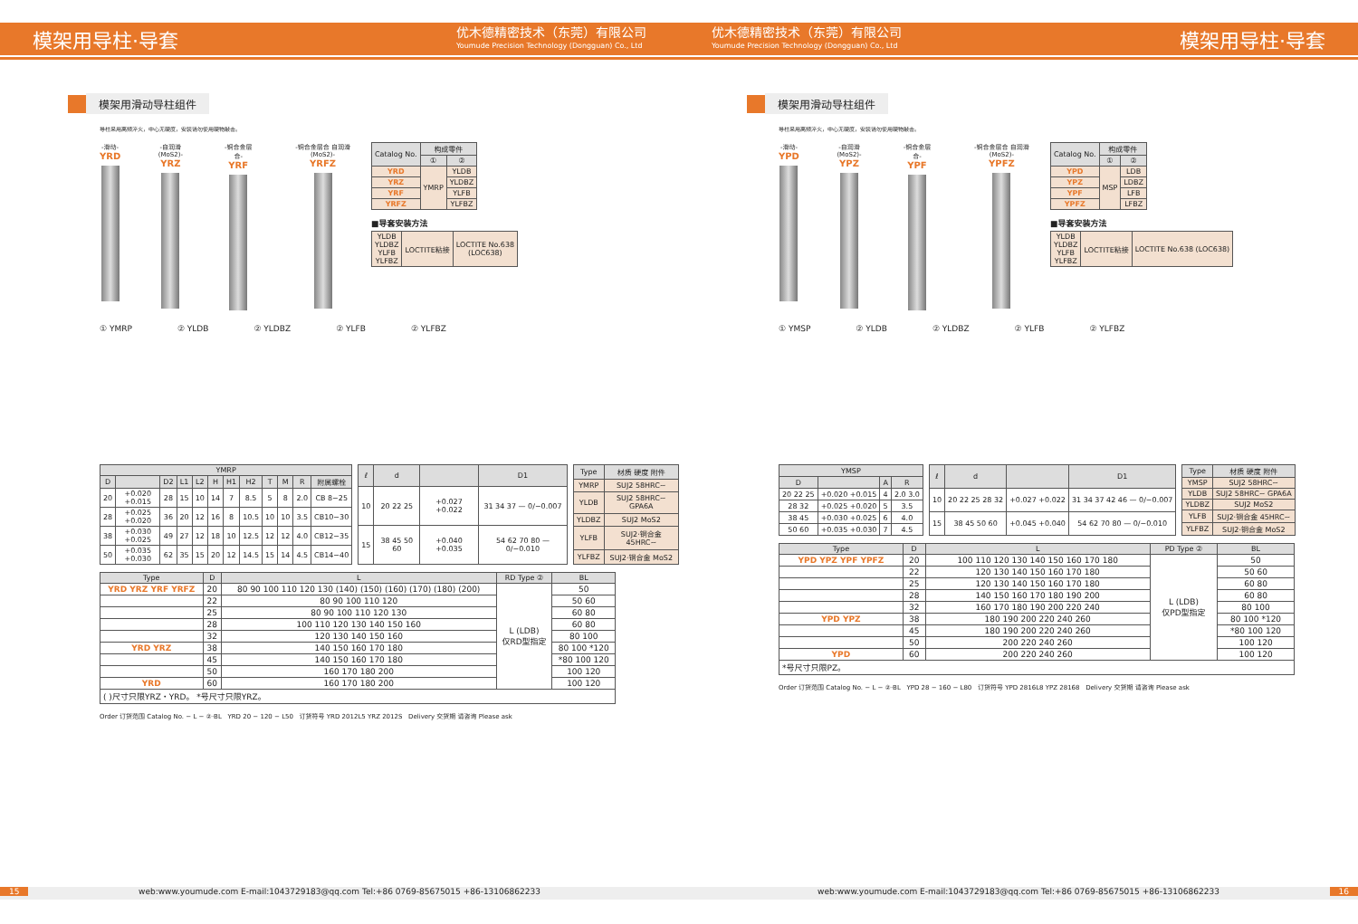模架用导柱·导套
优木德精密技术（东莞）有限公司
Youmude Precision Technology (Dongguan) Co., Ltd
模架用滑动导柱组件
导柱采用高频淬火，中心无硬度，安装请勿使用硬物敲击。
-滑动-
YRD
-自润滑(MoS2)-
YRZ
-铜合金层合-
YRF
-铜合金层合 自润滑(MoS2)-
YRFZ
| Catalog No. | 构成零件 | |
| --- | --- | --- |
| | ① | ② |
| YRD | YMRP | YLDB |
| YRZ | | YLDBZ |
| YRF | | YLFB |
| YRFZ | | YLFBZ |
■导套安装方法
| YLDB YLDBZ YLFB YLFBZ | LOCTITE粘接 | LOCTITE No.638 (LOC638) |
① YMRP ② YLDB ② YLDBZ ② YLFB ② YLFBZ
| YMRP | | | | | | | | | | | |
| --- | --- | --- | --- | --- | --- | --- | --- | --- | --- | --- | --- |
| D | | D2 | L1 | L2 | H | H1 | H2 | T | M | R | 附属螺栓 |
| 20 | +0.020 +0.015 | 28 | 15 | 10 | 14 | 7 | 8.5 | 5 | 8 | 2.0 | CB 8−25 |
| 28 | +0.025 +0.020 | 36 | 20 | 12 | 16 | 8 | 10.5 | 10 | 10 | 3.5 | CB10−30 |
| 38 | +0.030 +0.025 | 49 | 27 | 12 | 18 | 10 | 12.5 | 12 | 12 | 4.0 | CB12−35 |
| 50 | +0.035 +0.030 | 62 | 35 | 15 | 20 | 12 | 14.5 | 15 | 14 | 4.5 | CB14−40 |
| ℓ | d | | D1 |
| --- | --- | --- | --- |
| 10 | 20 22 25 | +0.027 +0.022 | 31 34 37 — 0/−0.007 |
| 15 | 38 45 50 60 | +0.040 +0.035 | 54 62 70 80 — 0/−0.010 |
| Type | 材质 硬度 附件 |
| --- | --- |
| YMRP | SUJ2 58HRC~ |
| YLDB | SUJ2 58HRC~ GPA6A |
| YLDBZ | SUJ2 MoS2 |
| YLFB | SUJ2·铜合金 45HRC~ |
| YLFBZ | SUJ2·铜合金 MoS2 |
| Type | D | L | RD Type ② | BL |
| --- | --- | --- | --- | --- |
| YRD YRZ YRF YRFZ | 20 | 80 90 100 110 120 130 (140) (150) (160) (170) (180) (200) | L (LDB) 仅RD型指定 | 50 |
| | 22 | 80 90 100 110 120 | | 50 60 |
| | 25 | 80 90 100 110 120 130 | | 60 80 |
| | 28 | 100 110 120 130 140 150 160 | | 60 80 |
| | 32 | 120 130 140 150 160 | | 80 100 |
| YRD YRZ | 38 | 140 150 160 170 180 | | 80 100 *120 |
| | 45 | 140 150 160 170 180 | | *80 100 120 |
| | 50 | 160 170 180 200 | | 100 120 |
| YRD | 60 | 160 170 180 200 | | 100 120 |
| ( )尺寸只限YRZ・YRD。 *号尺寸只限YRZ。 | | | | |
Order 订货范围 Catalog No. − L − ②·BL YRD 20 − 120 − L50 订货符号 YRD 2012L5 YRZ 2012S Delivery 交货期 请咨询 Please ask
15 web:www.youmude.com E-mail:1043729183@qq.com Tel:+86 0769-85675015 +86-13106862233
优木德精密技术（东莞）有限公司
Youmude Precision Technology (Dongguan) Co., Ltd
模架用导柱·导套
模架用滑动导柱组件
导柱采用高频淬火，中心无硬度，安装请勿使用硬物敲击。
-滑动-
YPD
-自润滑(MoS2)-
YPZ
-铜合金层合-
YPF
-铜合金层合 自润滑(MoS2)-
YPFZ
| Catalog No. | 构成零件 | |
| --- | --- | --- |
| | ① | ② |
| YPD | MSP | LDB |
| YPZ | | LDBZ |
| YPF | | LFB |
| YPFZ | | LFBZ |
■导套安装方法
| YLDB YLDBZ YLFB YLFBZ | LOCTITE粘接 | LOCTITE No.638 (LOC638) |
① YMSP ② YLDB ② YLDBZ ② YLFB ② YLFBZ
| YMSP | | | |
| --- | --- | --- | --- |
| D | | A | R |
| 20 22 25 | +0.020 +0.015 | 4 | 2.0 3.0 |
| 28 32 | +0.025 +0.020 | 5 | 3.5 |
| 38 45 | +0.030 +0.025 | 6 | 4.0 |
| 50 60 | +0.035 +0.030 | 7 | 4.5 |
| ℓ | d | | D1 |
| --- | --- | --- | --- |
| 10 | 20 22 25 28 32 | +0.027 +0.022 | 31 34 37 42 46 — 0/−0.007 |
| 15 | 38 45 50 60 | +0.045 +0.040 | 54 62 70 80 — 0/−0.010 |
| Type | 材质 硬度 附件 |
| --- | --- |
| YMSP | SUJ2 58HRC~ |
| YLDB | SUJ2 58HRC~ GPA6A |
| YLDBZ | SUJ2 MoS2 |
| YLFB | SUJ2·铜合金 45HRC~ |
| YLFBZ | SUJ2·铜合金 MoS2 |
| Type | D | L | PD Type ② | BL |
| --- | --- | --- | --- | --- |
| YPD YPZ YPF YPFZ | 20 | 100 110 120 130 140 150 160 170 180 | L (LDB) 仅PD型指定 | 50 |
| | 22 | 120 130 140 150 160 170 180 | | 50 60 |
| | 25 | 120 130 140 150 160 170 180 | | 60 80 |
| | 28 | 140 150 160 170 180 190 200 | | 60 80 |
| | 32 | 160 170 180 190 200 220 240 | | 80 100 |
| YPD YPZ | 38 | 180 190 200 220 240 260 | | 80 100 *120 |
| | 45 | 180 190 200 220 240 260 | | *80 100 120 |
| | 50 | 200 220 240 260 | | 100 120 |
| YPD | 60 | 200 220 240 260 | | 100 120 |
| *号尺寸只限PZ。 | | | | |
Order 订货范围 Catalog No. − L − ②·BL YPD 28 − 160 − L80 订货符号 YPD 2816L8 YPZ 28168 Delivery 交货期 请咨询 Please ask
web:www.youmude.com E-mail:1043729183@qq.com Tel:+86 0769-85675015 +86-13106862233 16